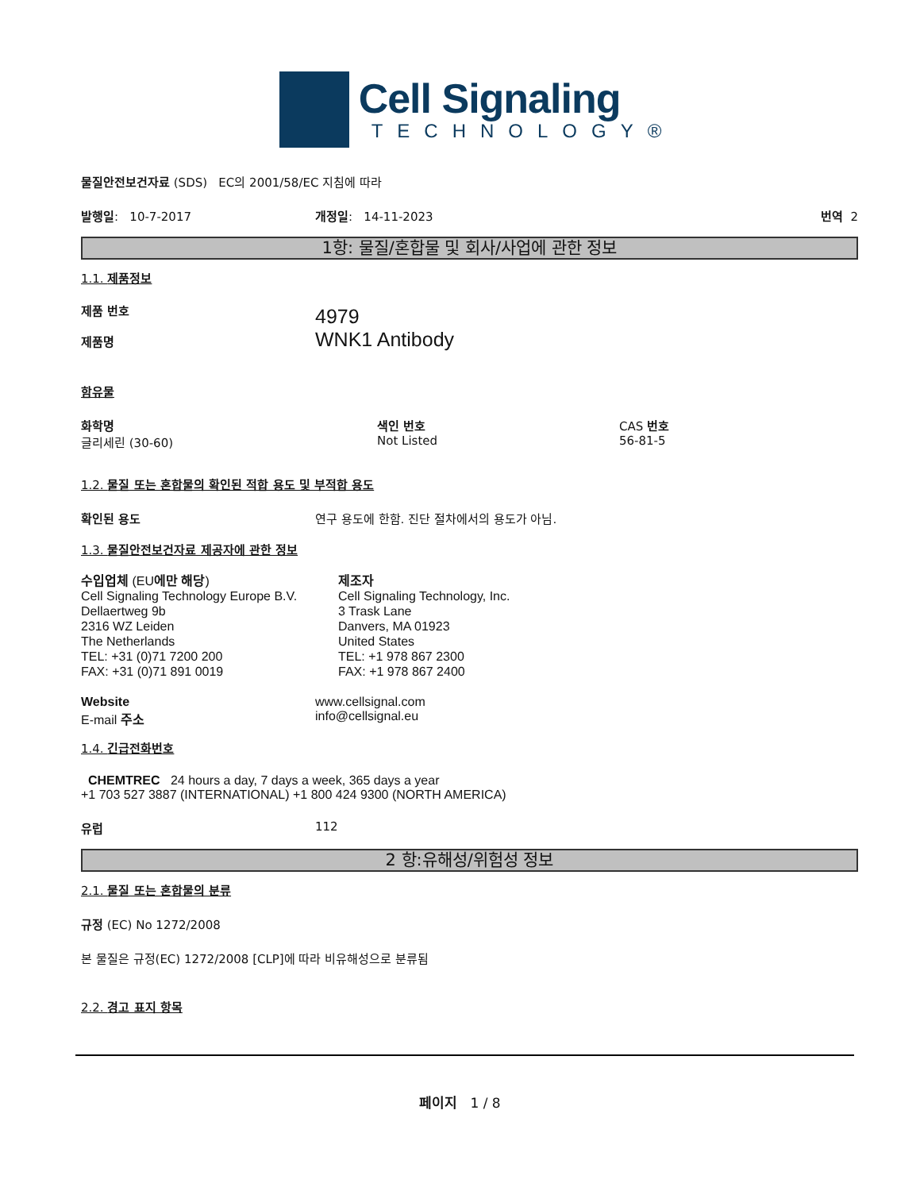Cell Signaling
TECHNOLOGY®
물질안전보건자료 (SDS) EC의 2001/58/EC 지침에 따라
발행일: 10-7-2017 개정일: 14-11-2023 번역 2
1항: 물질/혼합물 및 회사/사업에 관한 정보
1.1. 제품정보
제품 번호
제품명
4979
WNK1 Antibody
함유물
화학명
글리세린 (30-60)
색인 번호
Not Listed
CAS 번호
56-81-5
1.2. 물질 또는 혼합물의 확인된 적합 용도 및 부적합 용도
확인된 용도 연구 용도에 한함. 진단 절차에서의 용도가 아님.
1.3. 물질안전보건자료 제공자에 관한 정보
수입업체 (EU에만 해당)
Cell Signaling Technology Europe B.V.
Dellaertweg 9b
2316 WZ Leiden
The Netherlands
TEL: +31 (0)71 7200 200
FAX: +31 (0)71 891 0019
제조자
Cell Signaling Technology, Inc.
3 Trask Lane
Danvers, MA 01923
United States
TEL: +1 978 867 2300
FAX: +1 978 867 2400
Website
E-mail 주소
www.cellsignal.com
info@cellsignal.eu
1.4. 긴급전화번호
CHEMTREC 24 hours a day, 7 days a week, 365 days a year
+1 703 527 3887 (INTERNATIONAL) +1 800 424 9300 (NORTH AMERICA)
유럽 112
2 항:유해성/위험성 정보
2.1. 물질 또는 혼합물의 분류
규정 (EC) No 1272/2008
본 물질은 규정(EC) 1272/2008 [CLP]에 따라 비유해성으로 분류됨
2.2. 경고 표지 항목
페이지 1 / 8